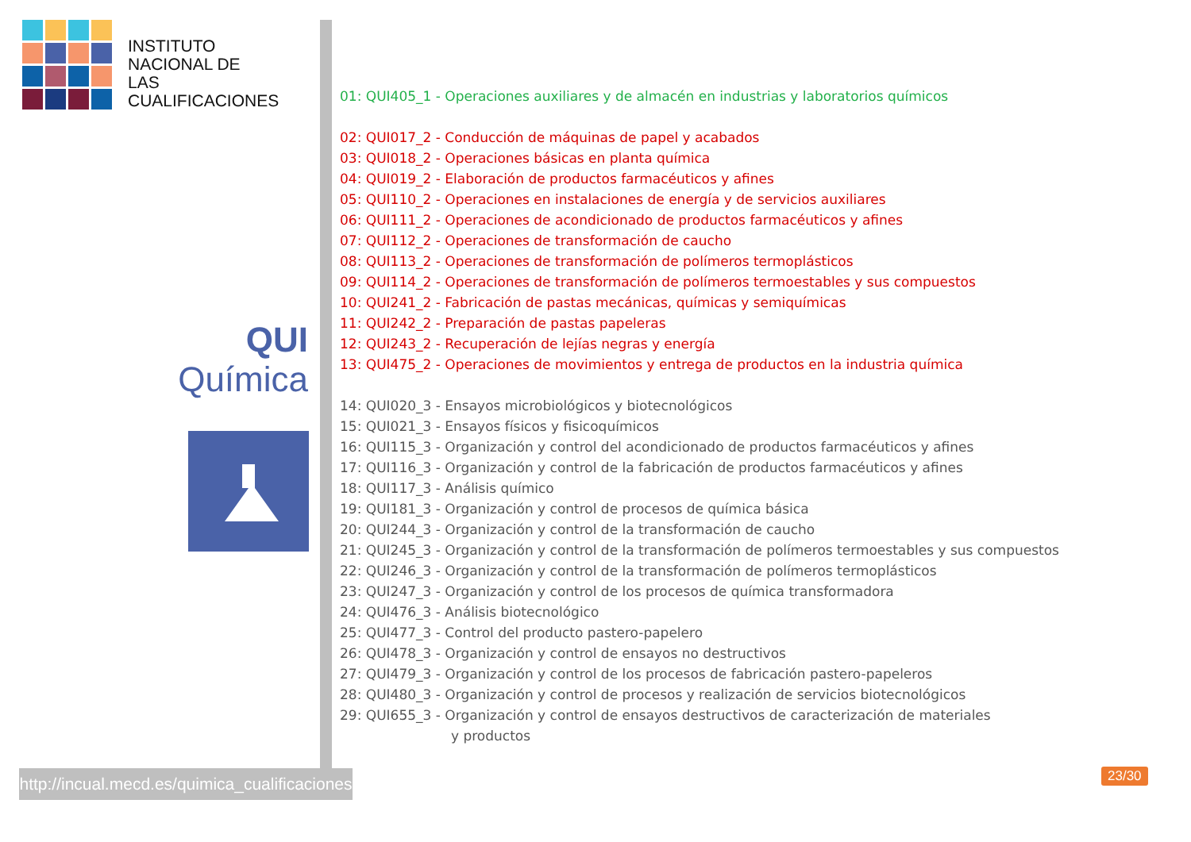INSTITUTO
NACIONAL DE
LAS CUALIFICACIONES
QUI
Química
01: QUI405_1 - Operaciones auxiliares y de almacén en industrias y laboratorios químicos
02: QUI017_2 - Conducción de máquinas de papel y acabados
03: QUI018_2 - Operaciones básicas en planta química
04: QUI019_2 - Elaboración de productos farmacéuticos y afines
05: QUI110_2 - Operaciones en instalaciones de energía y de servicios auxiliares
06: QUI111_2 - Operaciones de acondicionado de productos farmacéuticos y afines
07: QUI112_2 - Operaciones de transformación de caucho
08: QUI113_2 - Operaciones de transformación de polímeros termoplásticos
09: QUI114_2 - Operaciones de transformación de polímeros termoestables y sus compuestos
10: QUI241_2 - Fabricación de pastas mecánicas, químicas y semiquímicas
11: QUI242_2 - Preparación de pastas papeleras
12: QUI243_2 - Recuperación de lejías negras y energía
13: QUI475_2 - Operaciones de movimientos y entrega de productos en la industria química
14: QUI020_3 - Ensayos microbiológicos y biotecnológicos
15: QUI021_3 - Ensayos físicos y fisicoquímicos
16: QUI115_3 - Organización y control del acondicionado de productos farmacéuticos y afines
17: QUI116_3 - Organización y control de la fabricación de productos farmacéuticos y afines
18: QUI117_3 - Análisis químico
19: QUI181_3 - Organización y control de procesos de química básica
20: QUI244_3 - Organización y control de la transformación de caucho
21: QUI245_3 - Organización y control de la transformación de polímeros termoestables y sus compuestos
22: QUI246_3 - Organización y control de la transformación de polímeros termoplásticos
23: QUI247_3 - Organización y control de los procesos de química transformadora
24: QUI476_3 - Análisis biotecnológico
25: QUI477_3 - Control del producto pastero-papelero
26: QUI478_3 - Organización y control de ensayos no destructivos
27: QUI479_3 - Organización y control de los procesos de fabricación pastero-papeleros
28: QUI480_3 - Organización y control de procesos y realización de servicios biotecnológicos
29: QUI655_3 - Organización y control de ensayos destructivos de caracterización de materiales
y productos
http://incual.mecd.es/quimica_cualificaciones
23/30